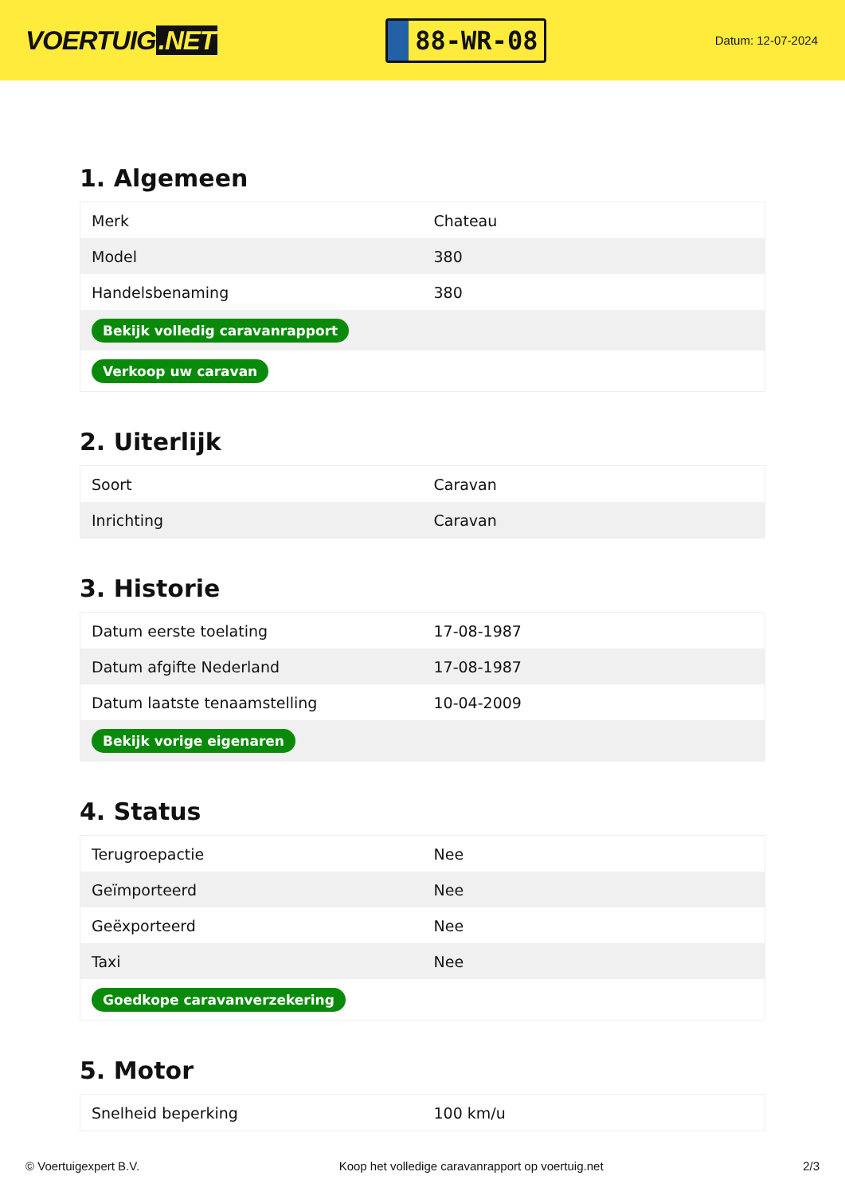VOERTUIG.NET
88-WR-08
Datum: 12-07-2024
1. Algemeen
| Merk | Chateau |
| Model | 380 |
| Handelsbenaming | 380 |
| Bekijk volledig caravanrapport | |
| Verkoop uw caravan | |
2. Uiterlijk
| Soort | Caravan |
| Inrichting | Caravan |
3. Historie
| Datum eerste toelating | 17-08-1987 |
| Datum afgifte Nederland | 17-08-1987 |
| Datum laatste tenaamstelling | 10-04-2009 |
| Bekijk vorige eigenaren | |
4. Status
| Terugroepactie | Nee |
| Geïmporteerd | Nee |
| Geëxporteerd | Nee |
| Taxi | Nee |
| Goedkope caravanverzekering | |
5. Motor
| Snelheid beperking | 100 km/u |
© Voertuigexpert B.V. Koop het volledige caravanrapport op voertuig.net 2/3